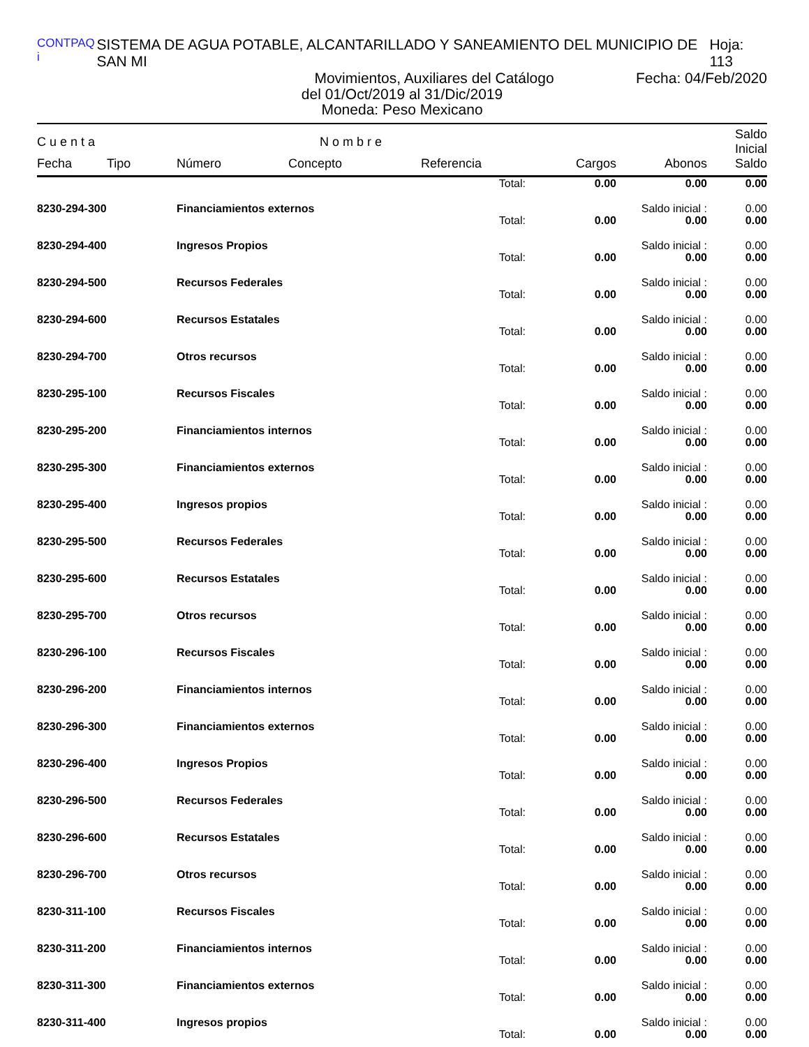CONTPAQ i SISTEMA DE AGUA POTABLE, ALCANTARILLADO Y SANEAMIENTO DEL MUNICIPIO DE SAN MI Hoja: 113
Movimientos, Auxiliares del Catálogo Fecha: 04/Feb/2020
del 01/Oct/2019 al 31/Dic/2019
Moneda: Peso Mexicano
| C u e n t a | | N o m b r e | | | | | Saldo Inicial |
| --- | --- | --- | --- | --- | --- | --- | --- |
| Fecha | Tipo | Número | Concepto | Referencia | Cargos | Abonos | Saldo |
| | | | | Total: | 0.00 | 0.00 | 0.00 |
| 8230-294-300 | | Financiamientos externos | | | | Saldo inicial : | 0.00 |
| | | | | Total: | 0.00 | 0.00 | 0.00 |
| 8230-294-400 | | Ingresos Propios | | | | Saldo inicial : | 0.00 |
| | | | | Total: | 0.00 | 0.00 | 0.00 |
| 8230-294-500 | | Recursos Federales | | | | Saldo inicial : | 0.00 |
| | | | | Total: | 0.00 | 0.00 | 0.00 |
| 8230-294-600 | | Recursos Estatales | | | | Saldo inicial : | 0.00 |
| | | | | Total: | 0.00 | 0.00 | 0.00 |
| 8230-294-700 | | Otros recursos | | | | Saldo inicial : | 0.00 |
| | | | | Total: | 0.00 | 0.00 | 0.00 |
| 8230-295-100 | | Recursos Fiscales | | | | Saldo inicial : | 0.00 |
| | | | | Total: | 0.00 | 0.00 | 0.00 |
| 8230-295-200 | | Financiamientos internos | | | | Saldo inicial : | 0.00 |
| | | | | Total: | 0.00 | 0.00 | 0.00 |
| 8230-295-300 | | Financiamientos externos | | | | Saldo inicial : | 0.00 |
| | | | | Total: | 0.00 | 0.00 | 0.00 |
| 8230-295-400 | | Ingresos propios | | | | Saldo inicial : | 0.00 |
| | | | | Total: | 0.00 | 0.00 | 0.00 |
| 8230-295-500 | | Recursos Federales | | | | Saldo inicial : | 0.00 |
| | | | | Total: | 0.00 | 0.00 | 0.00 |
| 8230-295-600 | | Recursos Estatales | | | | Saldo inicial : | 0.00 |
| | | | | Total: | 0.00 | 0.00 | 0.00 |
| 8230-295-700 | | Otros recursos | | | | Saldo inicial : | 0.00 |
| | | | | Total: | 0.00 | 0.00 | 0.00 |
| 8230-296-100 | | Recursos Fiscales | | | | Saldo inicial : | 0.00 |
| | | | | Total: | 0.00 | 0.00 | 0.00 |
| 8230-296-200 | | Financiamientos internos | | | | Saldo inicial : | 0.00 |
| | | | | Total: | 0.00 | 0.00 | 0.00 |
| 8230-296-300 | | Financiamientos externos | | | | Saldo inicial : | 0.00 |
| | | | | Total: | 0.00 | 0.00 | 0.00 |
| 8230-296-400 | | Ingresos Propios | | | | Saldo inicial : | 0.00 |
| | | | | Total: | 0.00 | 0.00 | 0.00 |
| 8230-296-500 | | Recursos Federales | | | | Saldo inicial : | 0.00 |
| | | | | Total: | 0.00 | 0.00 | 0.00 |
| 8230-296-600 | | Recursos Estatales | | | | Saldo inicial : | 0.00 |
| | | | | Total: | 0.00 | 0.00 | 0.00 |
| 8230-296-700 | | Otros recursos | | | | Saldo inicial : | 0.00 |
| | | | | Total: | 0.00 | 0.00 | 0.00 |
| 8230-311-100 | | Recursos Fiscales | | | | Saldo inicial : | 0.00 |
| | | | | Total: | 0.00 | 0.00 | 0.00 |
| 8230-311-200 | | Financiamientos internos | | | | Saldo inicial : | 0.00 |
| | | | | Total: | 0.00 | 0.00 | 0.00 |
| 8230-311-300 | | Financiamientos externos | | | | Saldo inicial : | 0.00 |
| | | | | Total: | 0.00 | 0.00 | 0.00 |
| 8230-311-400 | | Ingresos propios | | | | Saldo inicial : | 0.00 |
| | | | | Total: | 0.00 | 0.00 | 0.00 |